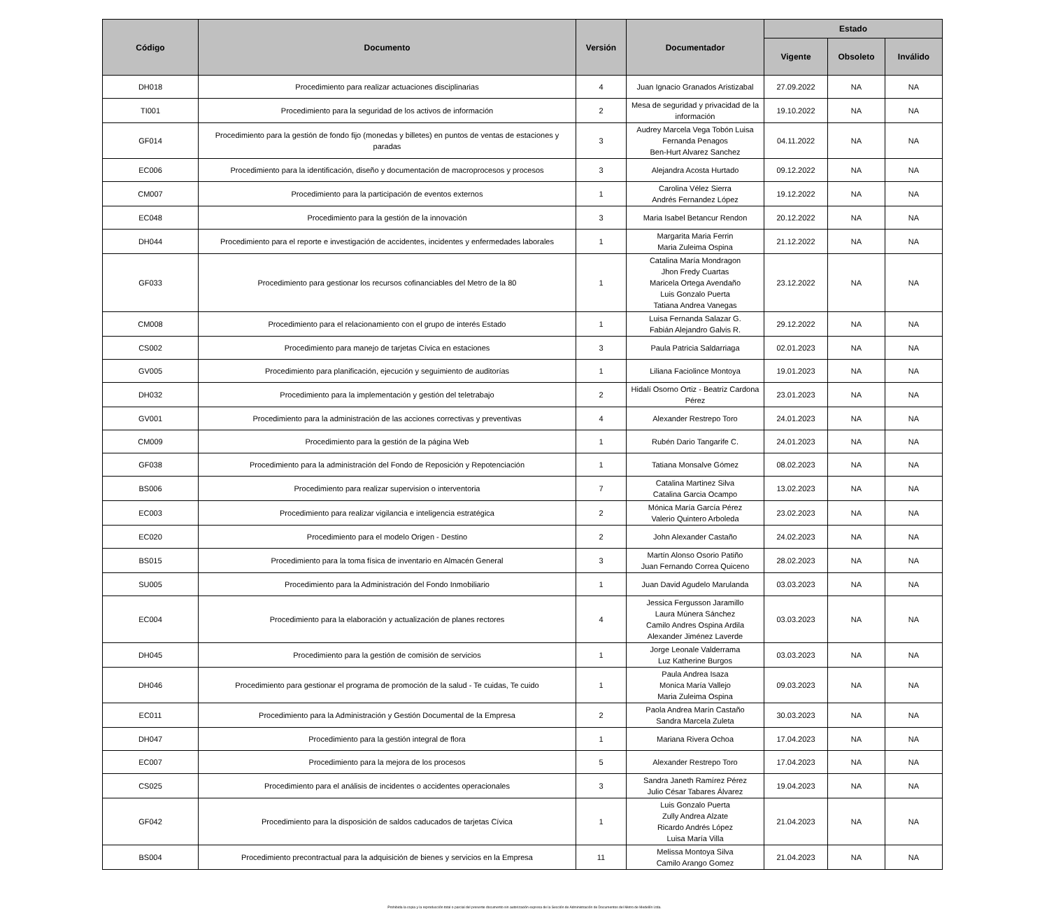| Código | Documento | Versión | Documentador | Estado | | |
| --- | --- | --- | --- | --- | --- | --- |
| | | | | Vigente | Obsoleto | Inválido |
| DH018 | Procedimiento para realizar actuaciones disciplinarias | 4 | Juan Ignacio Granados Aristizabal | 27.09.2022 | NA | NA |
| TI001 | Procedimiento para la seguridad de los activos de información | 2 | Mesa de seguridad y privacidad de la información | 19.10.2022 | NA | NA |
| GF014 | Procedimiento para la gestión de fondo fijo (monedas y billetes) en puntos de ventas de estaciones y paradas | 3 | Audrey Marcela Vega Tobón Luisa Fernanda Penagos Ben-Hurt Alvarez Sanchez | 04.11.2022 | NA | NA |
| EC006 | Procedimiento para la identificación, diseño y documentación de macroprocesos y procesos | 3 | Alejandra Acosta Hurtado | 09.12.2022 | NA | NA |
| CM007 | Procedimiento para la participación de eventos externos | 1 | Carolina Vélez Sierra Andrés Fernandez López | 19.12.2022 | NA | NA |
| EC048 | Procedimiento para la gestión de la innovación | 3 | Maria Isabel Betancur Rendon | 20.12.2022 | NA | NA |
| DH044 | Procedimiento para el reporte e investigación de accidentes, incidentes y enfermedades laborales | 1 | Margarita Maria Ferrin Maria Zuleima Ospina | 21.12.2022 | NA | NA |
| GF033 | Procedimiento para gestionar los recursos cofinanciables del Metro de la 80 | 1 | Catalina María Mondragon Jhon Fredy Cuartas Maricela Ortega Avendaño Luis Gonzalo Puerta Tatiana Andrea Vanegas | 23.12.2022 | NA | NA |
| CM008 | Procedimiento para el relacionamiento con el grupo de interés Estado | 1 | Luisa Fernanda Salazar G. Fabián Alejandro Galvis R. | 29.12.2022 | NA | NA |
| CS002 | Procedimiento para manejo de tarjetas Cívica en estaciones | 3 | Paula Patricia Saldarriaga | 02.01.2023 | NA | NA |
| GV005 | Procedimiento para planificación, ejecución y seguimiento de auditorías | 1 | Liliana Faciolince Montoya | 19.01.2023 | NA | NA |
| DH032 | Procedimiento para la implementación y gestión del teletrabajo | 2 | Hidalí Osorno Ortiz - Beatriz Cardona Pérez | 23.01.2023 | NA | NA |
| GV001 | Procedimiento para la administración de las acciones correctivas y preventivas | 4 | Alexander Restrepo Toro | 24.01.2023 | NA | NA |
| CM009 | Procedimiento para la gestión de la página Web | 1 | Rubén Dario Tangarife C. | 24.01.2023 | NA | NA |
| GF038 | Procedimiento para la administración del Fondo de Reposición y Repotenciación | 1 | Tatiana Monsalve Gómez | 08.02.2023 | NA | NA |
| BS006 | Procedimiento para realizar supervision o interventoria | 7 | Catalina Martinez Silva Catalina Garcia Ocampo | 13.02.2023 | NA | NA |
| EC003 | Procedimiento para realizar vigilancia e inteligencia estratégica | 2 | Mónica María García Pérez Valerio Quintero Arboleda | 23.02.2023 | NA | NA |
| EC020 | Procedimiento para el modelo Origen - Destino | 2 | John Alexander Castaño | 24.02.2023 | NA | NA |
| BS015 | Procedimiento para la toma física de inventario en Almacén General | 3 | Martín Alonso Osorio Patiño Juan Fernando Correa Quiceno | 28.02.2023 | NA | NA |
| SU005 | Procedimiento para la Administración del Fondo Inmobiliario | 1 | Juan David Agudelo Marulanda | 03.03.2023 | NA | NA |
| EC004 | Procedimiento para la elaboración y actualización de planes rectores | 4 | Jessica Fergusson Jaramillo Laura Múnera Sánchez Camilo Andres Ospina Ardila Alexander Jiménez Laverde | 03.03.2023 | NA | NA |
| DH045 | Procedimiento para la gestión de comisión de servicios | 1 | Jorge Leonale Valderrama Luz Katherine Burgos | 03.03.2023 | NA | NA |
| DH046 | Procedimiento para gestionar el programa de promoción de la salud - Te cuidas, Te cuido | 1 | Paula Andrea Isaza Monica María Vallejo Maria Zuleima Ospina | 09.03.2023 | NA | NA |
| EC011 | Procedimiento para la Administración y Gestión Documental de la Empresa | 2 | Paola Andrea Marín Castaño Sandra Marcela Zuleta | 30.03.2023 | NA | NA |
| DH047 | Procedimiento para la gestión integral de flora | 1 | Mariana Rivera Ochoa | 17.04.2023 | NA | NA |
| EC007 | Procedimiento para la mejora de los procesos | 5 | Alexander Restrepo Toro | 17.04.2023 | NA | NA |
| CS025 | Procedimiento para el análisis de incidentes o accidentes operacionales | 3 | Sandra Janeth Ramírez Pérez Julio César Tabares Álvarez | 19.04.2023 | NA | NA |
| GF042 | Procedimiento para la disposición de saldos caducados de tarjetas Cívica | 1 | Luis Gonzalo Puerta Zully Andrea Alzate Ricardo Andrés López Luisa María Villa | 21.04.2023 | NA | NA |
| BS004 | Procedimiento precontractual para la adquisición de bienes y servicios en la Empresa | 11 | Melissa Montoya Silva Camilo Arango Gomez | 21.04.2023 | NA | NA |
Prohibida la copia y la reproducción total o parcial del presente documento sin autorización expresa de la Sección de Administración de Documentos del Metro de Medellín Ltda.